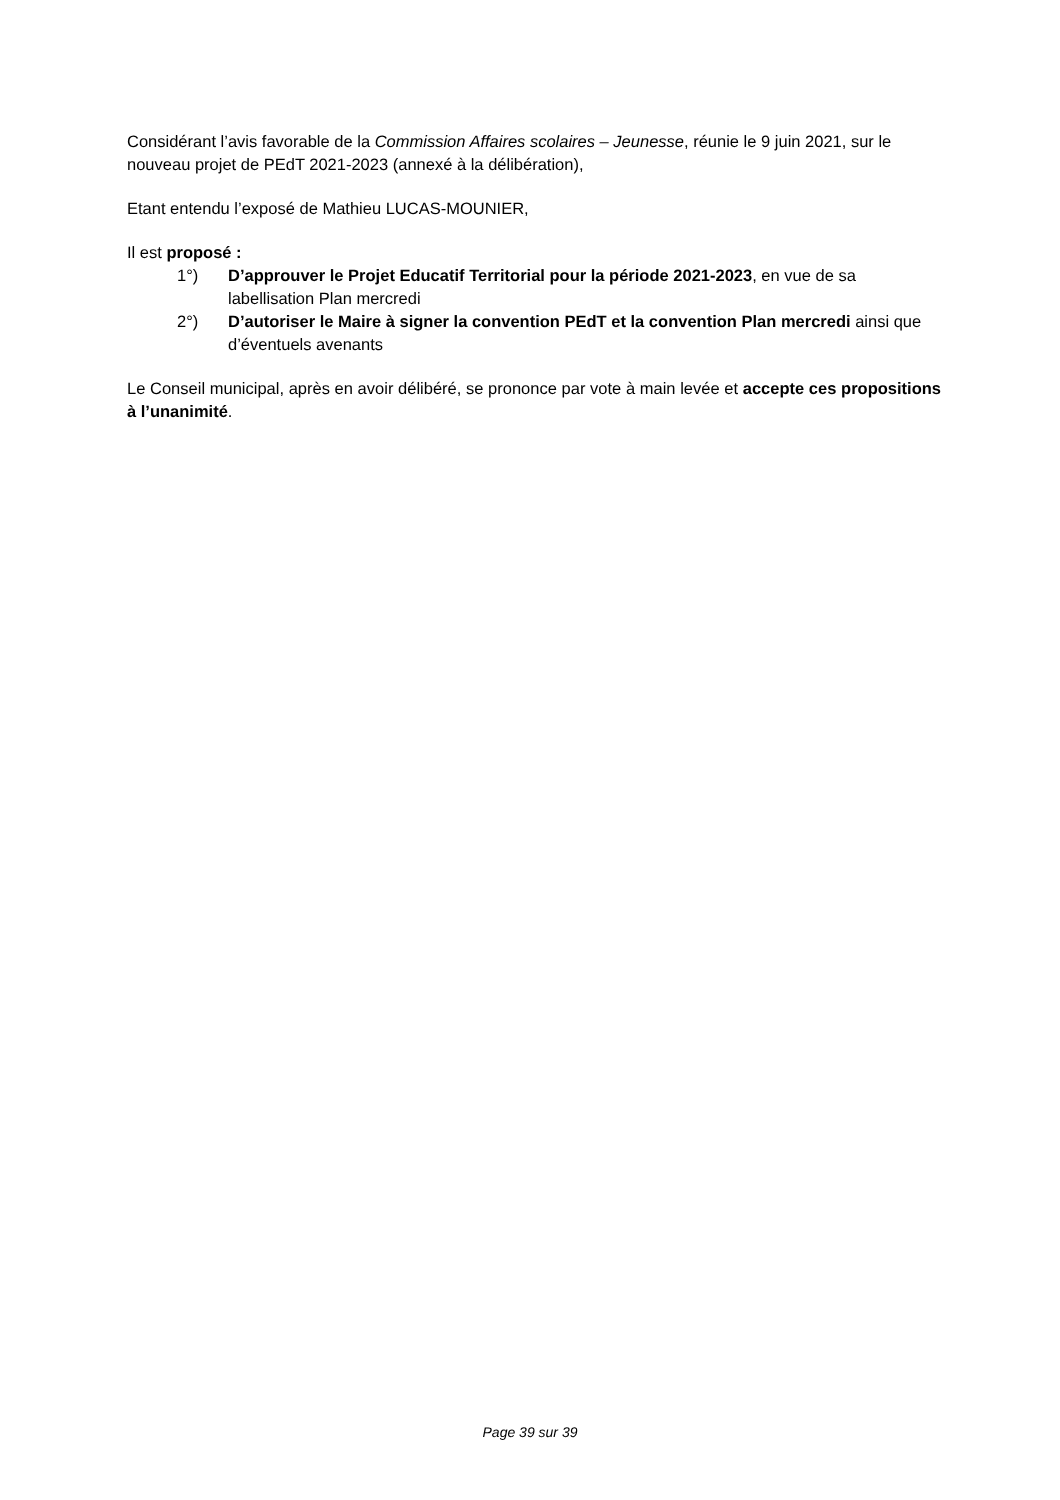Considérant l’avis favorable de la Commission Affaires scolaires – Jeunesse, réunie le 9 juin 2021, sur le nouveau projet de PEdT 2021-2023 (annexé à la délibération),
Etant entendu l’exposé de Mathieu LUCAS-MOUNIER,
Il est proposé :
1°) D’approuver le Projet Educatif Territorial pour la période 2021-2023, en vue de sa labellisation Plan mercredi
2°) D’autoriser le Maire à signer la convention PEdT et la convention Plan mercredi ainsi que d’éventuels avenants
Le Conseil municipal, après en avoir délibéré, se prononce par vote à main levée et accepte ces propositions à l’unanimité.
Page 39 sur 39